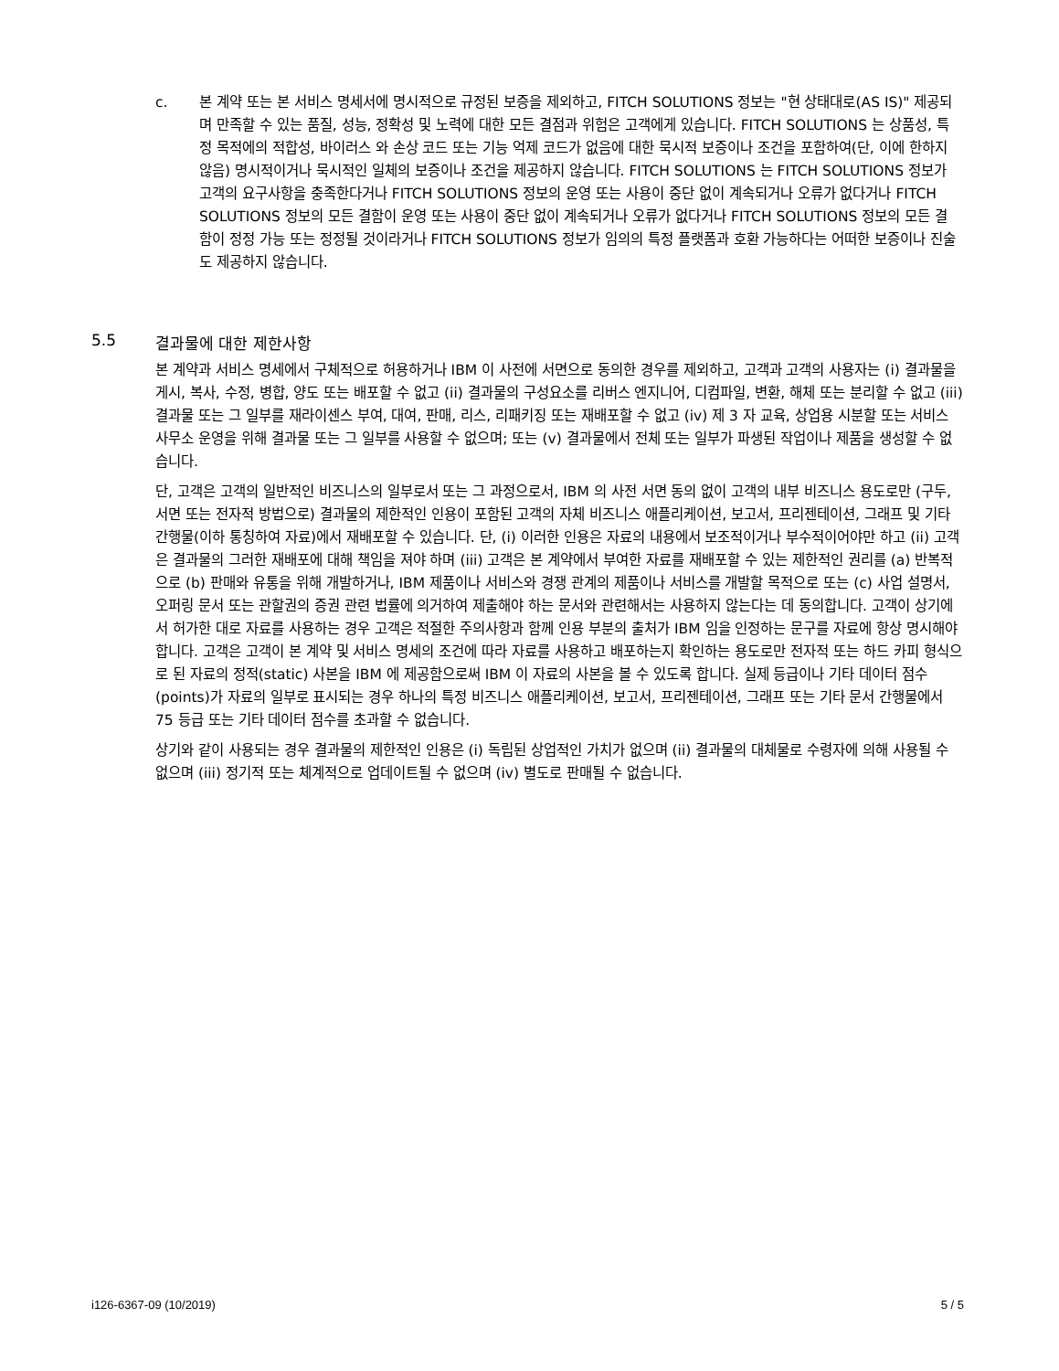c. 본 계약 또는 본 서비스 명세서에 명시적으로 규정된 보증을 제외하고, FITCH SOLUTIONS 정보는 "현 상태대로(AS IS)" 제공되며 만족할 수 있는 품질, 성능, 정확성 및 노력에 대한 모든 결점과 위험은 고객에게 있습니다. FITCH SOLUTIONS 는 상품성, 특정 목적에의 적합성, 바이러스 와 손상 코드 또는 기능 억제 코드가 없음에 대한 묵시적 보증이나 조건을 포함하여(단, 이에 한하지 않음) 명시적이거나 묵시적인 일체의 보증이나 조건을 제공하지 않습니다. FITCH SOLUTIONS 는 FITCH SOLUTIONS 정보가 고객의 요구사항을 충족한다거나 FITCH SOLUTIONS 정보의 운영 또는 사용이 중단 없이 계속되거나 오류가 없다거나 FITCH SOLUTIONS 정보의 모든 결함이 운영 또는 사용이 중단 없이 계속되거나 오류가 없다거나 FITCH SOLUTIONS 정보의 모든 결함이 정정 가능 또는 정정될 것이라거나 FITCH SOLUTIONS 정보가 임의의 특정 플랫폼과 호환 가능하다는 어떠한 보증이나 진술도 제공하지 않습니다.
5.5 결과물에 대한 제한사항
본 계약과 서비스 명세에서 구체적으로 허용하거나 IBM 이 사전에 서면으로 동의한 경우를 제외하고, 고객과 고객의 사용자는 (i) 결과물을 게시, 복사, 수정, 병합, 양도 또는 배포할 수 없고 (ii) 결과물의 구성요소를 리버스 엔지니어, 디컴파일, 변환, 해체 또는 분리할 수 없고 (iii) 결과물 또는 그 일부를 재라이센스 부여, 대여, 판매, 리스, 리패키징 또는 재배포할 수 없고 (iv) 제 3 자 교육, 상업용 시분할 또는 서비스 사무소 운영을 위해 결과물 또는 그 일부를 사용할 수 없으며; 또는 (v) 결과물에서 전체 또는 일부가 파생된 작업이나 제품을 생성할 수 없습니다.
단, 고객은 고객의 일반적인 비즈니스의 일부로서 또는 그 과정으로서, IBM 의 사전 서면 동의 없이 고객의 내부 비즈니스 용도로만 (구두, 서면 또는 전자적 방법으로) 결과물의 제한적인 인용이 포함된 고객의 자체 비즈니스 애플리케이션, 보고서, 프리젠테이션, 그래프 및 기타 간행물(이하 통칭하여 자료)에서 재배포할 수 있습니다. 단, (i) 이러한 인용은 자료의 내용에서 보조적이거나 부수적이어야만 하고 (ii) 고객은 결과물의 그러한 재배포에 대해 책임을 져야 하며 (iii) 고객은 본 계약에서 부여한 자료를 재배포할 수 있는 제한적인 권리를 (a) 반복적으로 (b) 판매와 유통을 위해 개발하거나, IBM 제품이나 서비스와 경쟁 관계의 제품이나 서비스를 개발할 목적으로 또는 (c) 사업 설명서, 오퍼링 문서 또는 관할권의 증권 관련 법률에 의거하여 제출해야 하는 문서와 관련해서는 사용하지 않는다는 데 동의합니다. 고객이 상기에서 허가한 대로 자료를 사용하는 경우 고객은 적절한 주의사항과 함께 인용 부분의 출처가 IBM 임을 인정하는 문구를 자료에 항상 명시해야 합니다. 고객은 고객이 본 계약 및 서비스 명세의 조건에 따라 자료를 사용하고 배포하는지 확인하는 용도로만 전자적 또는 하드 카피 형식으로 된 자료의 정적(static) 사본을 IBM 에 제공함으로써 IBM 이 자료의 사본을 볼 수 있도록 합니다. 실제 등급이나 기타 데이터 점수(points)가 자료의 일부로 표시되는 경우 하나의 특정 비즈니스 애플리케이션, 보고서, 프리젠테이션, 그래프 또는 기타 문서 간행물에서 75 등급 또는 기타 데이터 점수를 초과할 수 없습니다.
상기와 같이 사용되는 경우 결과물의 제한적인 인용은 (i) 독립된 상업적인 가치가 없으며 (ii) 결과물의 대체물로 수령자에 의해 사용될 수 없으며 (iii) 정기적 또는 체계적으로 업데이트될 수 없으며 (iv) 별도로 판매될 수 없습니다.
i126-6367-09 (10/2019) 5 / 5